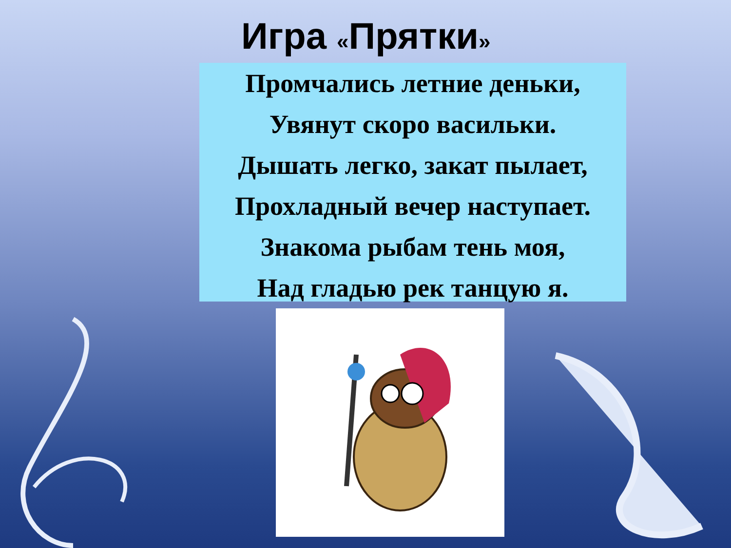Игра «Прятки»
Промчались летние деньки,
Увянут скоро васильки.
Дышать легко, закат пылает,
Прохладный вечер наступает.
Знакома рыбам тень моя,
Над гладью рек танцую я.